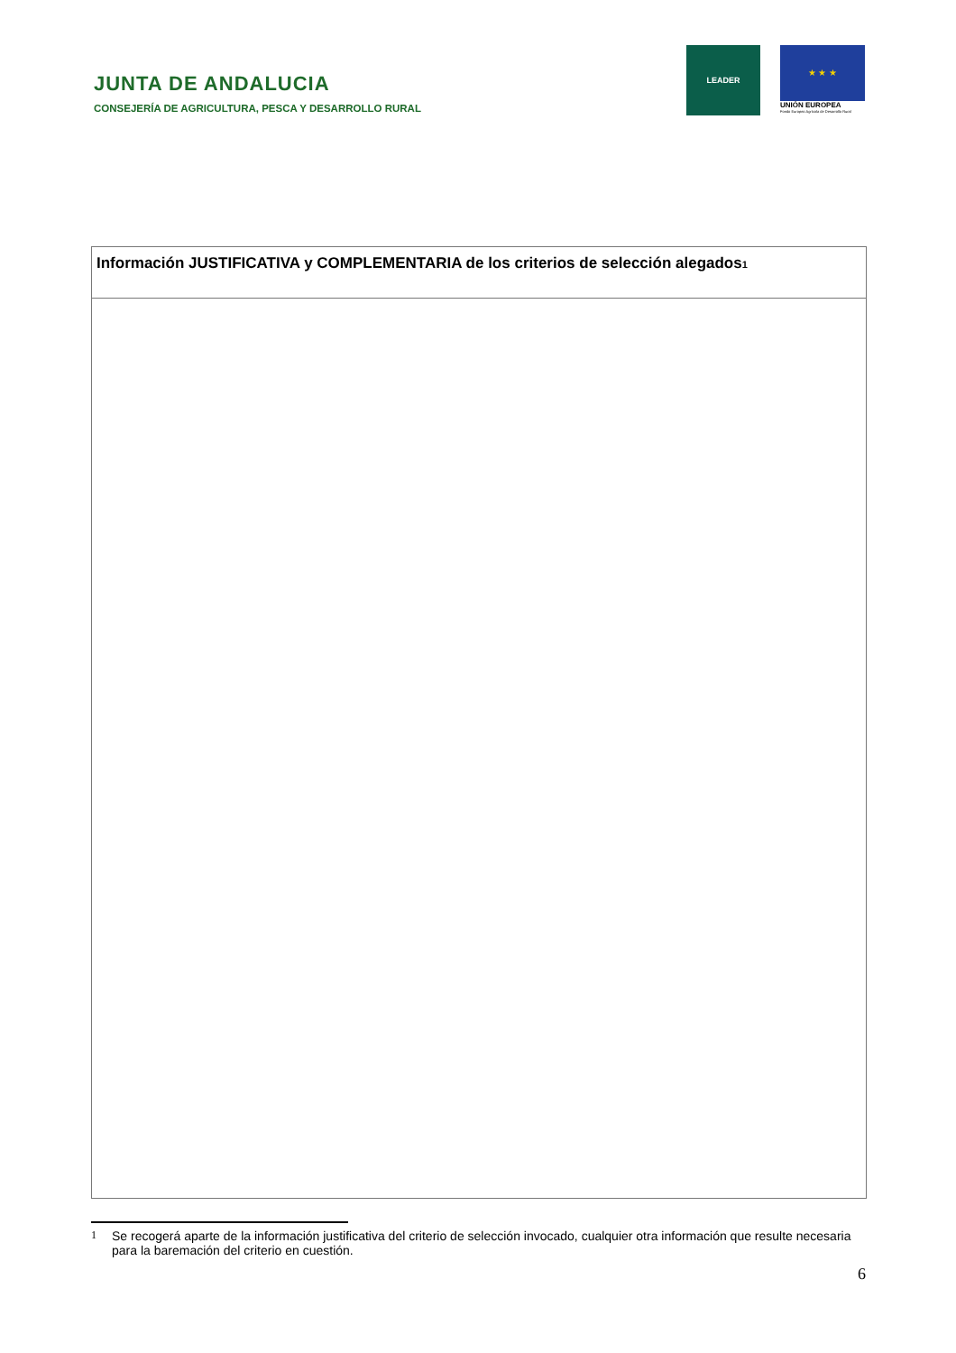JUNTA DE ANDALUCIA
CONSEJERÍA DE AGRICULTURA, PESCA Y DESARROLLO RURAL
LEADER
★ ★ ★
UNIÓN EUROPEA
Fondo Europeo Agrícola de Desarrollo Rural
| Información JUSTIFICATIVA y COMPLEMENTARIA de los criterios de selección alegados<sup>1</sup> |
| --- |
1 Se recogerá aparte de la información justificativa del criterio de selección invocado, cualquier otra información que resulte necesaria para la baremación del criterio en cuestión.
6